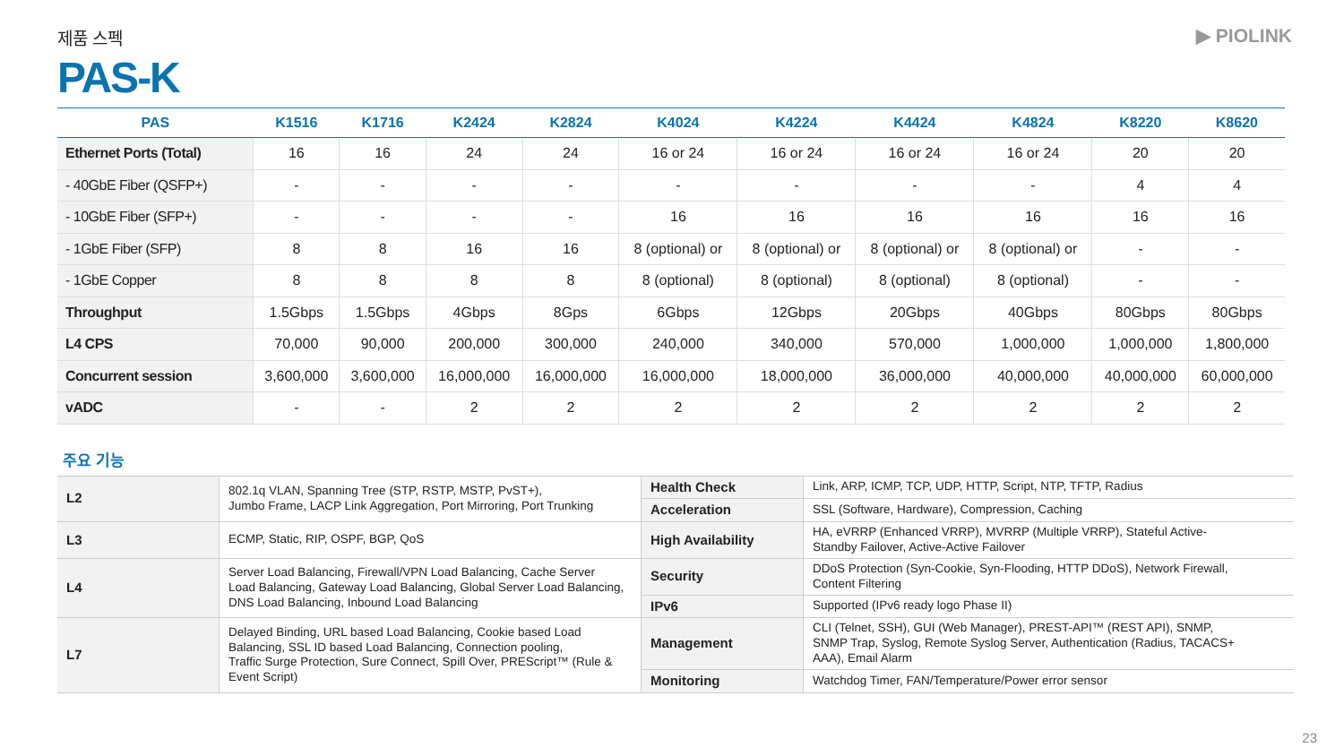제품 스펙 ▶ PIOLINK
PAS-K
| PAS | K1516 | K1716 | K2424 | K2824 | K4024 | K4224 | K4424 | K4824 | K8220 | K8620 |
| --- | --- | --- | --- | --- | --- | --- | --- | --- | --- | --- |
| Ethernet Ports (Total) | 16 | 16 | 24 | 24 | 16 or 24 | 16 or 24 | 16 or 24 | 16 or 24 | 20 | 20 |
| - 40GbE Fiber (QSFP+) | - | - | - | - | - | - | - | - | 4 | 4 |
| - 10GbE Fiber (SFP+) | - | - | - | - | 16 | 16 | 16 | 16 | 16 | 16 |
| - 1GbE Fiber (SFP) | 8 | 8 | 16 | 16 | 8 (optional) or | 8 (optional) or | 8 (optional) or | 8 (optional) or | - | - |
| - 1GbE Copper | 8 | 8 | 8 | 8 | 8 (optional) | 8 (optional) | 8 (optional) | 8 (optional) | - | - |
| Throughput | 1.5Gbps | 1.5Gbps | 4Gbps | 8Gps | 6Gbps | 12Gbps | 20Gbps | 40Gbps | 80Gbps | 80Gbps |
| L4 CPS | 70,000 | 90,000 | 200,000 | 300,000 | 240,000 | 340,000 | 570,000 | 1,000,000 | 1,000,000 | 1,800,000 |
| Concurrent session | 3,600,000 | 3,600,000 | 16,000,000 | 16,000,000 | 16,000,000 | 18,000,000 | 36,000,000 | 40,000,000 | 40,000,000 | 60,000,000 |
| vADC | - | - | 2 | 2 | 2 | 2 | 2 | 2 | 2 | 2 |
주요 기능
| L2 | 802.1q VLAN, Spanning Tree (STP, RSTP, MSTP, PvST+), Jumbo Frame, LACP Link Aggregation, Port Mirroring, Port Trunking | Health Check | Link, ARP, ICMP, TCP, UDP, HTTP, Script, NTP, TFTP, Radius |
| | | Acceleration | SSL (Software, Hardware), Compression, Caching |
| L3 | ECMP, Static, RIP, OSPF, BGP, QoS | High Availability | HA, eVRRP (Enhanced VRRP), MVRRP (Multiple VRRP), Stateful Active- Standby Failover, Active-Active Failover |
| L4 | Server Load Balancing, Firewall/VPN Load Balancing, Cache Server Load Balancing, Gateway Load Balancing, Global Server Load Balancing, DNS Load Balancing, Inbound Load Balancing | Security | DDoS Protection (Syn-Cookie, Syn-Flooding, HTTP DDoS), Network Firewall, Content Filtering |
| | | IPv6 | Supported (IPv6 ready logo Phase II) |
| L7 | Delayed Binding, URL based Load Balancing, Cookie based Load Balancing, SSL ID based Load Balancing, Connection pooling, Traffic Surge Protection, Sure Connect, Spill Over, PREScript™ (Rule & Event Script) | Management | CLI (Telnet, SSH), GUI (Web Manager), PREST-API™ (REST API), SNMP, SNMP Trap, Syslog, Remote Syslog Server, Authentication (Radius, TACACS+ AAA), Email Alarm |
| | | Monitoring | Watchdog Timer, FAN/Temperature/Power error sensor |
23